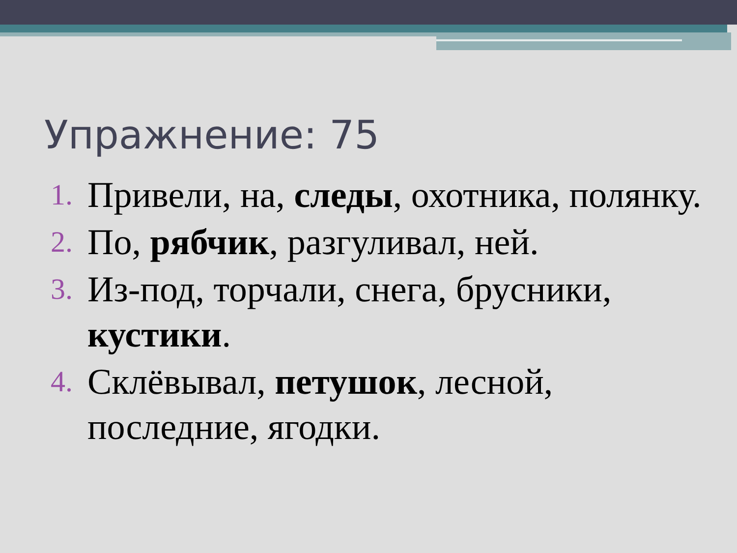Упражнение: 75
1. Привели, на, следы, охотника, полянку.
2. По, рябчик, разгуливал, ней.
3. Из-под, торчали, снега, брусники, кустики.
4. Склёвывал, петушок, лесной, последние, ягодки.